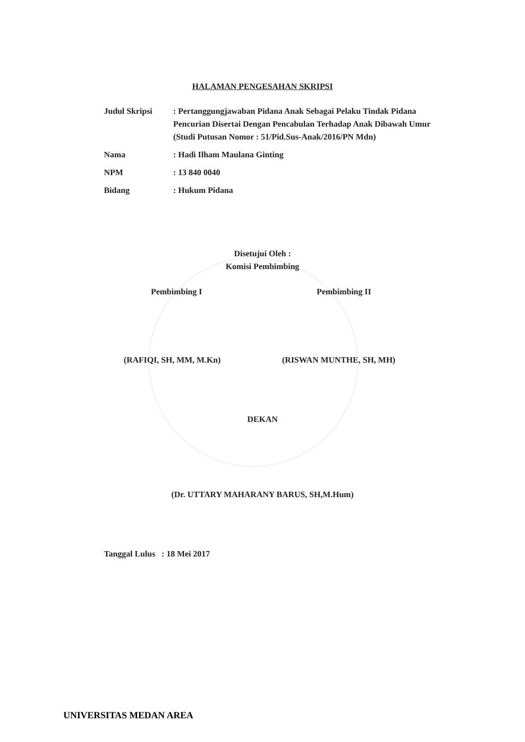HALAMAN PENGESAHAN SKRIPSI
Judul Skripsi : Pertanggungjawaban Pidana Anak Sebagai Pelaku Tindak Pidana Pencurian Disertai Dengan Pencabulan Terhadap Anak Dibawah Umur
(Studi Putusan Nomor : 51/Pid.Sus-Anak/2016/PN Mdn)
Nama : Hadi Ilham Maulana Ginting
NPM : 13 840 0040
Bidang : Hukum Pidana
Disetujui Oleh :
Komisi Pembimbing
Pembimbing I Pembimbing II
(RAFIQI, SH, MM, M.Kn) (RISWAN MUNTHE, SH, MH)
DEKAN
(Dr. UTTARY MAHARANY BARUS, SH,M.Hum)
Tanggal Lulus : 18 Mei 2017
UNIVERSITAS MEDAN AREA